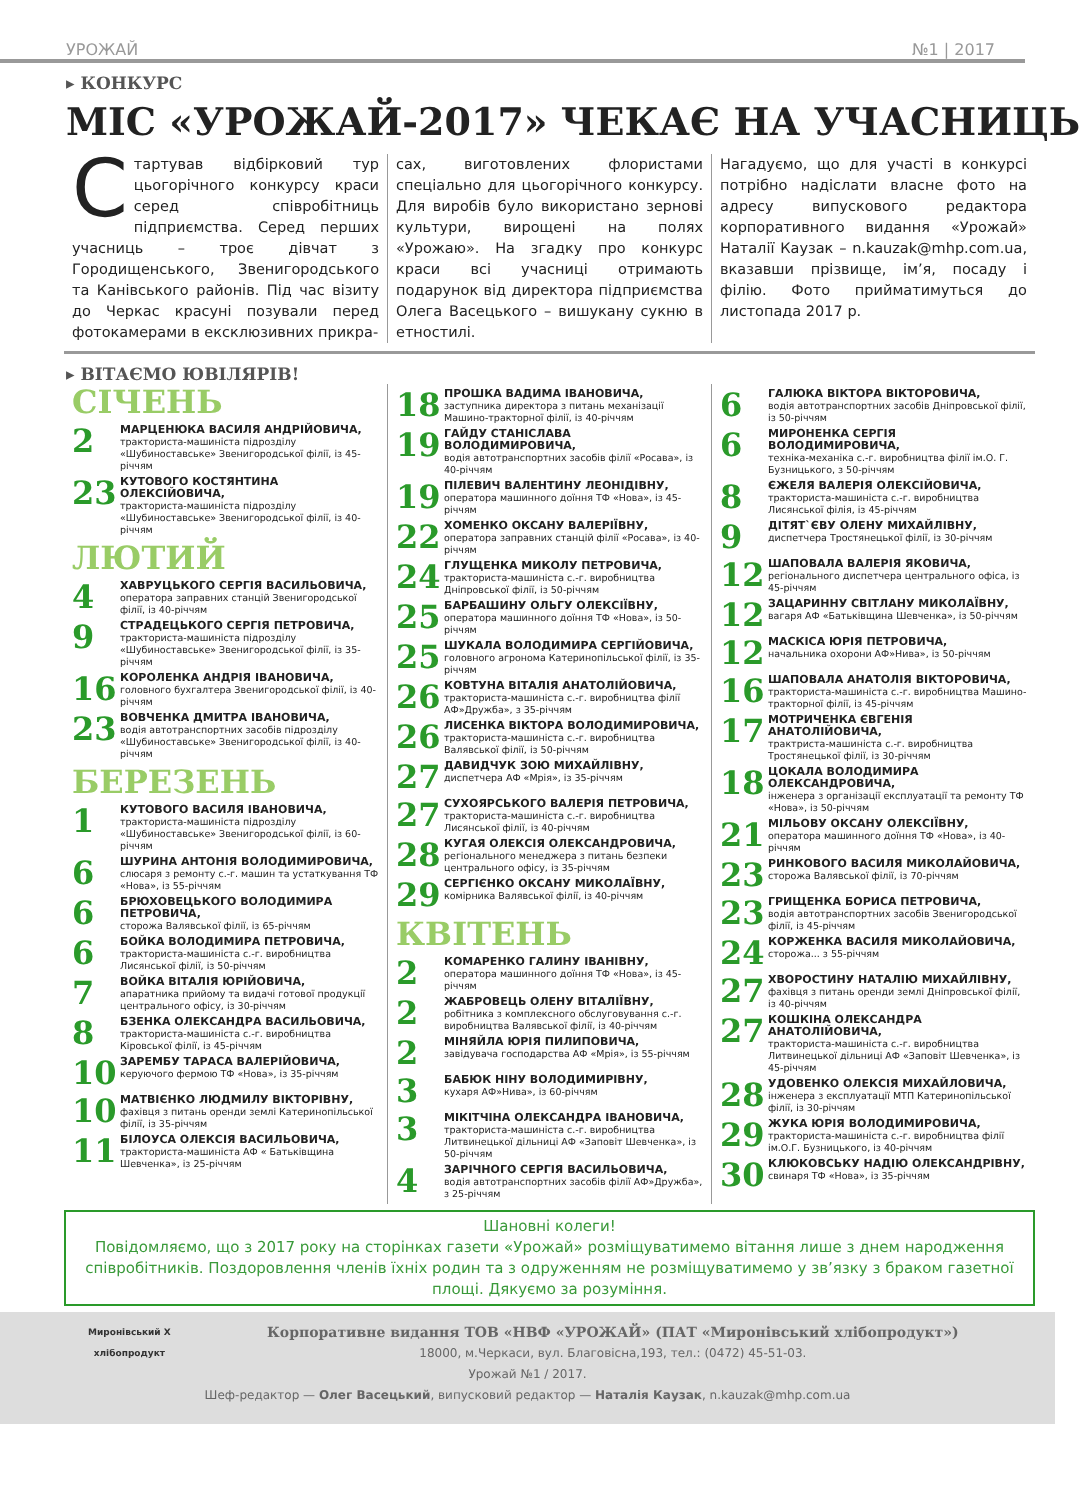УРОЖАЙ №1 | 2017
▸ КОНКУРС
МІС «УРОЖАЙ-2017» ЧЕКАЄ НА УЧАСНИЦЬ
Стартував відбірковий тур цьогорічного конкурсу краси серед співробітниць підприємства. Серед перших учасниць – троє дівчат з Городищенського, Звенигородського та Канівського районів. Під час візиту до Черкас красуні позували перед фотокамерами в ексклюзивних прикра-
сах, виготовлених флористами спеціально для цьогорічного конкурсу. Для виробів було використано зернові культури, вирощені на полях «Урожаю». На згадку про конкурс краси всі учасниці отримають подарунок від директора підприємства Олега Васецького – вишукану сукню в етностилі.
Нагадуємо, що для участі в конкурсі потрібно надіслати власне фото на адресу випускового редактора корпоративного видання «Урожай» Наталії Каузак – n.kauzak@mhp.com.ua, вказавши прізвище, ім’я, посаду і філію. Фото прийматимуться до листопада 2017 р.
▸ ВІТАЄМО ЮВІЛЯРІВ!
СІЧЕНЬ
2
МАРЦЕНЮКА ВАСИЛЯ АНДРІЙОВИЧА,
тракториста-машиніста підрозділу «Шубиноставське» Звенигородської філії, із 45-річчям
23
КУТОВОГО КОСТЯНТИНА ОЛЕКСІЙОВИЧА,
тракториста-машиніста підрозділу «Шубиноставське» Звенигородської філії, із 40-річчям
ЛЮТИЙ
4
ХАВРУЦЬКОГО СЕРГІЯ ВАСИЛЬОВИЧА,
оператора заправних станцій Звенигородської філії, із 40-річчям
9
СТРАДЕЦЬКОГО СЕРГІЯ ПЕТРОВИЧА,
тракториста-машиніста підрозділу «Шубиноставське» Звенигородської філії, із 35-річчям
16
КОРОЛЕНКА АНДРІЯ ІВАНОВИЧА,
головного бухгалтера Звенигородської філії, із 40-річчям
23
ВОВЧЕНКА ДМИТРА ІВАНОВИЧА,
водія автотранспортних засобів підрозділу «Шубиноставське» Звенигородської філії, із 40-річчям
БЕРЕЗЕНЬ
1
КУТОВОГО ВАСИЛЯ ІВАНОВИЧА,
тракториста-машиніста підрозділу «Шубиноставське» Звенигородської філії, із 60-річчям
6
ШУРИНА АНТОНІЯ ВОЛОДИМИРОВИЧА,
слюсаря з ремонту с.-г. машин та устаткування ТФ «Нова», із 55-річчям
6
БРЮХОВЕЦЬКОГО ВОЛОДИМИРА ПЕТРОВИЧА,
сторожа Валявської філії, із 65-річчям
6
БОЙКА ВОЛОДИМИРА ПЕТРОВИЧА,
тракториста-машиніста с.-г. виробництва Лисянської філії, із 50-річчям
7
ВОЙКА ВІТАЛІЯ ЮРІЙОВИЧА,
апаратника прийому та видачі готової продукції центрального офісу, із 30-річчям
8
БЗЕНКА ОЛЕКСАНДРА ВАСИЛЬОВИЧА,
тракториста-машиніста с.-г. виробництва Кіровської філії, із 45-річчям
10
ЗАРЕМБУ ТАРАСА ВАЛЕРІЙОВИЧА,
керуючого фермою ТФ «Нова», із 35-річчям
10
МАТВІЄНКО ЛЮДМИЛУ ВІКТОРІВНУ,
фахівця з питань оренди землі Катеринопільської філії, із 35-річчям
11
БІЛОУСА ОЛЕКСІЯ ВАСИЛЬОВИЧА,
тракториста-машиніста АФ « Батьківщина Шевченка», із 25-річчям
18
ПРОШКА ВАДИМА ІВАНОВИЧА,
заступника директора з питань механізації Машино-тракторної філії, із 40-річчям
19
ГАЙДУ СТАНІСЛАВА ВОЛОДИМИРОВИЧА,
водія автотранспортних засобів філії «Росава», із 40-річчям
19
ПІЛЕВИЧ ВАЛЕНТИНУ ЛЕОНІДІВНУ,
оператора машинного доїння ТФ «Нова», із 45-річчям
22
ХОМЕНКО ОКСАНУ ВАЛЕРІЇВНУ,
оператора заправних станцій філії «Росава», із 40-річчям
24
ГЛУЩЕНКА МИКОЛУ ПЕТРОВИЧА,
тракториста-машиніста с.-г. виробництва Дніпровської філії, із 50-річчям
25
БАРБАШИНУ ОЛЬГУ ОЛЕКСІЇВНУ,
оператора машинного доїння ТФ «Нова», із 50-річчям
25
ШУКАЛА ВОЛОДИМИРА СЕРГІЙОВИЧА,
головного агронома Катеринопільської філії, із 35-річчям
26
КОВТУНА ВІТАЛІЯ АНАТОЛІЙОВИЧА,
тракториста-машиніста с.-г. виробництва філії АФ»Дружба», з 35-річчям
26
ЛИСЕНКА ВІКТОРА ВОЛОДИМИРОВИЧА,
тракториста-машиніста с.-г. виробництва Валявської філії, із 50-річчям
27
ДАВИДЧУК ЗОЮ МИХАЙЛІВНУ,
диспетчера АФ «Мрія», із 35-річчям
27
СУХОЯРСЬКОГО ВАЛЕРІЯ ПЕТРОВИЧА,
тракториста-машиніста с.-г. виробництва Лисянської філії, із 40-річчям
28
КУГАЯ ОЛЕКСІЯ ОЛЕКСАНДРОВИЧА,
регіонального менеджера з питань безпеки центрального офісу, із 35-річчям
29
СЕРГІЄНКО ОКСАНУ МИКОЛАЇВНУ,
комірника Валявської філії, із 40-річчям
КВІТЕНЬ
2
КОМАРЕНКО ГАЛИНУ ІВАНІВНУ,
оператора машинного доїння ТФ «Нова», із 45-річчям
2
ЖАБРОВЕЦЬ ОЛЕНУ ВІТАЛІЇВНУ,
робітника з комплексного обслуговування с.-г. виробництва Валявської філії, із 40-річчям
2
МІНЯЙЛА ЮРІЯ ПИЛИПОВИЧА,
завідувача господарства АФ «Мрія», із 55-річчям
3
БАБЮК НІНУ ВОЛОДИМИРІВНУ,
кухаря АФ»Нива», із 60-річчям
3
МІКІТЧІНА ОЛЕКСАНДРА ІВАНОВИЧА,
тракториста-машиніста с.-г. виробництва Литвинецької дільниці АФ «Заповіт Шевченка», із 50-річчям
4
ЗАРІЧНОГО СЕРГІЯ ВАСИЛЬОВИЧА,
водія автотранспортних засобів філії АФ»Дружба», з 25-річчям
6
ГАЛЮКА ВІКТОРА ВІКТОРОВИЧА,
водія автотранспортних засобів Дніпровської філії, із 50-річчям
6
МИРОНЕНКА СЕРГІЯ ВОЛОДИМИРОВИЧА,
техніка-механіка с.-г. виробництва філії ім.О. Г. Бузницького, з 50-річчям
8
ЄЖЕЛЯ ВАЛЕРІЯ ОЛЕКСІЙОВИЧА,
тракториста-машиніста с.-г. виробництва Лисянської філія, із 45-річчям
9
ДІТЯТ`ЄВУ ОЛЕНУ МИХАЙЛІВНУ,
диспетчера Тростянецької філії, із 30-річчям
12
ШАПОВАЛА ВАЛЕРІЯ ЯКОВИЧА,
регіонального диспетчера центрального офіса, із 45-річчям
12
ЗАЦАРИННУ СВІТЛАНУ МИКОЛАЇВНУ,
вагаря АФ «Батьківщина Шевченка», із 50-річчям
12
МАСКІСА ЮРІЯ ПЕТРОВИЧА,
начальника охорони АФ»Нива», із 50-річчям
16
ШАПОВАЛА АНАТОЛІЯ ВІКТОРОВИЧА,
тракториста-машиніста с.-г. виробництва Машино-тракторної філії, із 45-річчям
17
МОТРИЧЕНКА ЄВГЕНІЯ АНАТОЛІЙОВИЧА,
трактриста-машиніста с.-г. виробництва Тростянецької філії, із 30-річчям
18
ЦОКАЛА ВОЛОДИМИРА ОЛЕКСАНДРОВИЧА,
інженера з організації експлуатації та ремонту ТФ «Нова», із 50-річчям
21
МІЛЬОВУ ОКСАНУ ОЛЕКСІЇВНУ,
оператора машинного доїння ТФ «Нова», із 40-річчям
23
РИНКОВОГО ВАСИЛЯ МИКОЛАЙОВИЧА,
сторожа Валявської філії, із 70-річчям
23
ГРИЩЕНКА БОРИСА ПЕТРОВИЧА,
водія автотранспортних засобів Звенигородської філії, із 45-річчям
24
КОРЖЕНКА ВАСИЛЯ МИКОЛАЙОВИЧА,
сторожа... з 55-річчям
27
ХВОРОСТИНУ НАТАЛІЮ МИХАЙЛІВНУ,
фахівця з питань оренди землі Дніпровської філії, із 40-річчям
27
КОШКІНА ОЛЕКСАНДРА АНАТОЛІЙОВИЧА,
тракториста-машиніста с.-г. виробництва Литвинецької дільниці АФ «Заповіт Шевченка», із 45-річчям
28
УДОВЕНКО ОЛЕКСІЯ МИХАЙЛОВИЧА,
інженера з експлуатації МТП Катеринопільської філії, із 30-річчям
29
ЖУКА ЮРІЯ ВОЛОДИМИРОВИЧА,
тракториста-машиніста с.-г. виробництва філії ім.О.Г. Бузницького, із 40-річчям
30
КЛЮКОВСЬКУ НАДІЮ ОЛЕКСАНДРІВНУ,
свинаря ТФ «Нова», із 35-річчям
Шановні колеги!
Повідомляємо, що з 2017 року на сторінках газети «Урожай» розміщуватимемо вітання лише з днем народження співробітників. Поздоровлення членів їхніх родин та з одруженням не розміщуватимемо у зв’язку з браком газетної площі. Дякуємо за розуміння.
Миронівський Х
хлібопродукт
Корпоративне видання ТОВ «НВФ «УРОЖАЙ» (ПАТ «Миронівський хлібопродукт»)
18000, м.Черкаси, вул. Благовісна,193, тел.: (0472) 45-51-03.
Урожай №1 / 2017.
Шеф-редактор — Олег Васецький, випусковий редактор — Наталія Каузак, n.kauzak@mhp.com.ua